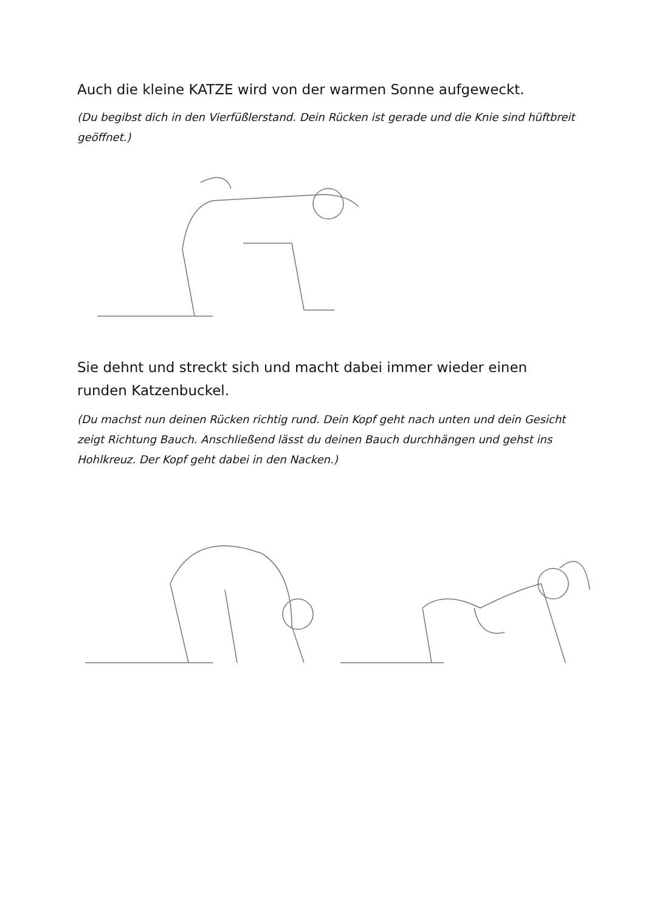Auch die kleine KATZE wird von der warmen Sonne aufgeweckt.
(Du begibst dich in den Vierfüßlerstand. Dein Rücken ist gerade und die Knie sind hüftbreit geöffnet.)
Sie dehnt und streckt sich und macht dabei immer wieder einen runden Katzenbuckel.
(Du machst nun deinen Rücken richtig rund. Dein Kopf geht nach unten und dein Gesicht zeigt Richtung Bauch. Anschließend lässt du deinen Bauch durchhängen und gehst ins Hohlkreuz. Der Kopf geht dabei in den Nacken.)